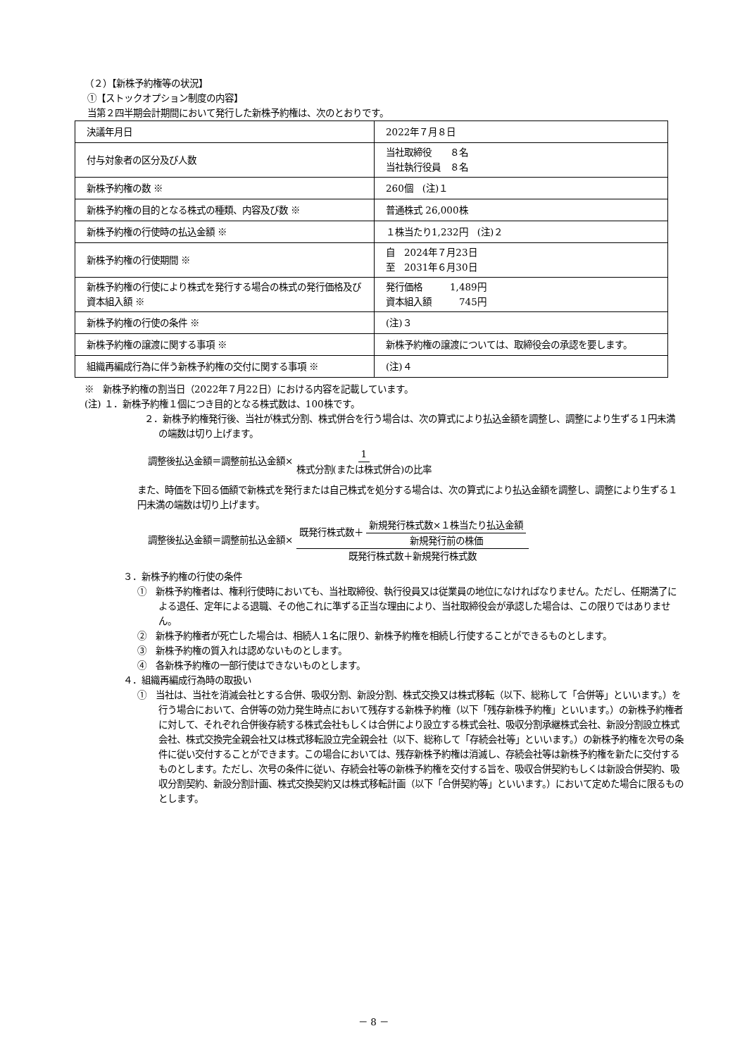（２）【新株予約権等の状況】
①【ストックオプション制度の内容】
当第２四半期会計期間において発行した新株予約権は、次のとおりです。
| 決議年月日 | 2022年７月８日 |
| 付与対象者の区分及び人数 | 当社取締役 ８名 当社執行役員 ８名 |
| 新株予約権の数 ※ | 260個 (注)１ |
| 新株予約権の目的となる株式の種類、内容及び数 ※ | 普通株式 26,000株 |
| 新株予約権の行使時の払込金額 ※ | １株当たり1,232円 (注)２ |
| 新株予約権の行使期間 ※ | 自 2024年７月23日 至 2031年６月30日 |
| 新株予約権の行使により株式を発行する場合の株式の発行価格及び資本組入額 ※ | 発行価格 1,489円 資本組入額 745円 |
| 新株予約権の行使の条件 ※ | (注)３ |
| 新株予約権の譲渡に関する事項 ※ | 新株予約権の譲渡については、取締役会の承認を要します。 |
| 組織再編成行為に伴う新株予約権の交付に関する事項 ※ | (注)４ |
※　新株予約権の割当日（2022年７月22日）における内容を記載しています。
(注) １．新株予約権１個につき目的となる株式数は、100株です。
２．新株予約権発行後、当社が株式分割、株式併合を行う場合は、次の算式により払込金額を調整し、調整により生ずる１円未満の端数は切り上げます。
調整後払込金額＝調整前払込金額× 1 株式分割(または株式併合)の比率
また、時価を下回る価額で新株式を発行または自己株式を処分する場合は、次の算式により払込金額を調整し、調整により生ずる１円未満の端数は切り上げます。
調整後払込金額＝調整前払込金額× 既発行株式数＋ 新規発行株式数×１株当たり払込金額 新規発行前の株価 既発行株式数＋新規発行株式数
３．新株予約権の行使の条件
①　新株予約権者は、権利行使時においても、当社取締役、執行役員又は従業員の地位になければなりません。ただし、任期満了による退任、定年による退職、その他これに準ずる正当な理由により、当社取締役会が承認した場合は、この限りではありません。
②　新株予約権者が死亡した場合は、相続人１名に限り、新株予約権を相続し行使することができるものとします。
③　新株予約権の質入れは認めないものとします。
④　各新株予約権の一部行使はできないものとします。
４．組織再編成行為時の取扱い
①　当社は、当社を消滅会社とする合併、吸収分割、新設分割、株式交換又は株式移転（以下、総称して「合併等」といいます。）を行う場合において、合併等の効力発生時点において残存する新株予約権（以下「残存新株予約権」といいます。）の新株予約権者に対して、それぞれ合併後存続する株式会社もしくは合併により設立する株式会社、吸収分割承継株式会社、新設分割設立株式会社、株式交換完全親会社又は株式移転設立完全親会社（以下、総称して「存続会社等」といいます。）の新株予約権を次号の条件に従い交付することができます。この場合においては、残存新株予約権は消滅し、存続会社等は新株予約権を新たに交付するものとします。ただし、次号の条件に従い、存続会社等の新株予約権を交付する旨を、吸収合併契約もしくは新設合併契約、吸収分割契約、新設分割計画、株式交換契約又は株式移転計画（以下「合併契約等」といいます。）において定めた場合に限るものとします。
－ 8 －